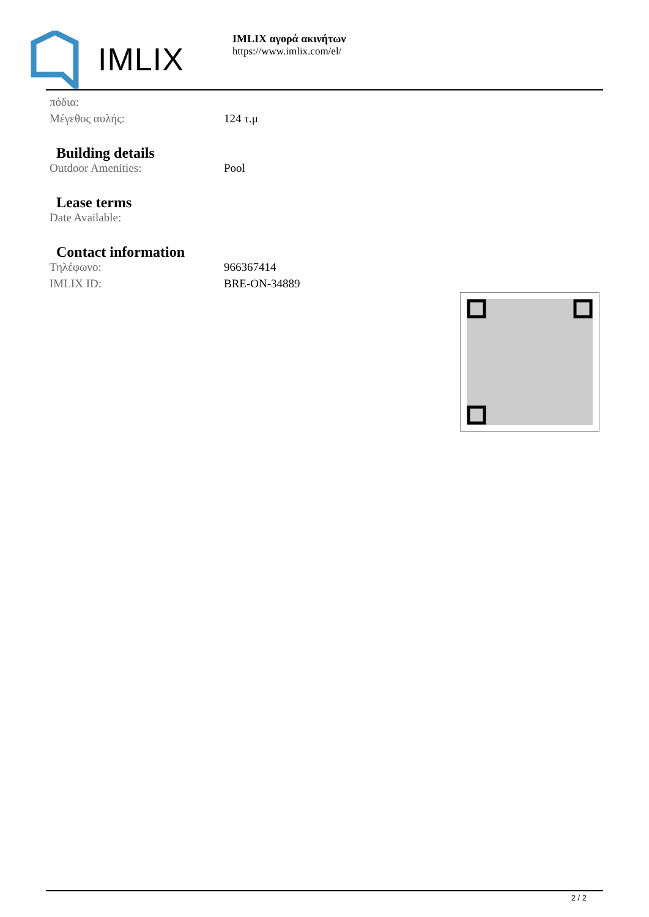IMLIX
IMLIX αγορά ακινήτων
https://www.imlix.com/el/
| πόδια: | |
| Μέγεθος αυλής: | 124 τ.μ |
Building details
| Outdoor Amenities: | Pool |
Lease terms
| Date Available: | |
Contact information
| Τηλέφωνο: | 966367414 |
| IMLIX ID: | BRE-ON-34889 |
2 / 2